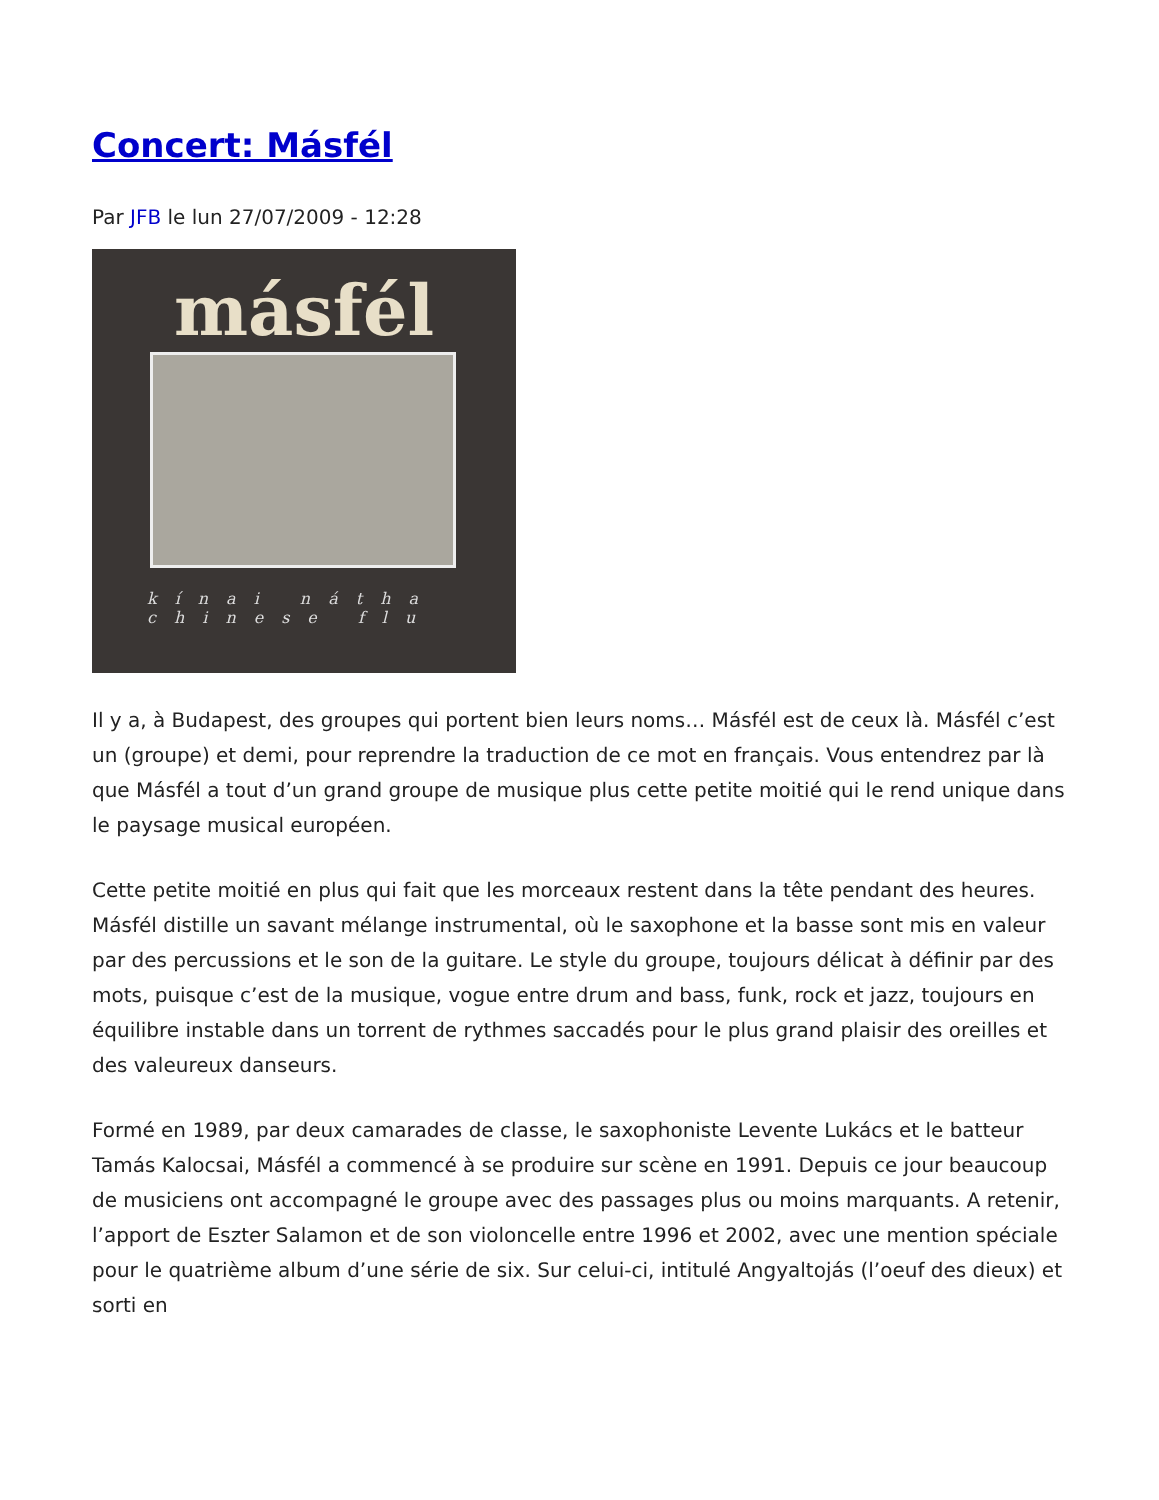Concert: Másfél
Par JFB le lun 27/07/2009 - 12:28
másfél
kínai nátha
chinese flu
Il y a, à Budapest, des groupes qui portent bien leurs noms… Másfél est de ceux là. Másfél c’est un (groupe) et demi, pour reprendre la traduction de ce mot en français. Vous entendrez par là que Másfél a tout d’un grand groupe de musique plus cette petite moitié qui le rend unique dans le paysage musical européen.
Cette petite moitié en plus qui fait que les morceaux restent dans la tête pendant des heures. Másfél distille un savant mélange instrumental, où le saxophone et la basse sont mis en valeur par des percussions et le son de la guitare. Le style du groupe, toujours délicat à définir par des mots, puisque c’est de la musique, vogue entre drum and bass, funk, rock et jazz, toujours en équilibre instable dans un torrent de rythmes saccadés pour le plus grand plaisir des oreilles et des valeureux danseurs.
Formé en 1989, par deux camarades de classe, le saxophoniste Levente Lukács et le batteur Tamás Kalocsai, Másfél a commencé à se produire sur scène en 1991. Depuis ce jour beaucoup de musiciens ont accompagné le groupe avec des passages plus ou moins marquants. A retenir, l’apport de Eszter Salamon et de son violoncelle entre 1996 et 2002, avec une mention spéciale pour le quatrième album d’une série de six. Sur celui-ci, intitulé Angyaltojás (l’oeuf des dieux) et sorti en